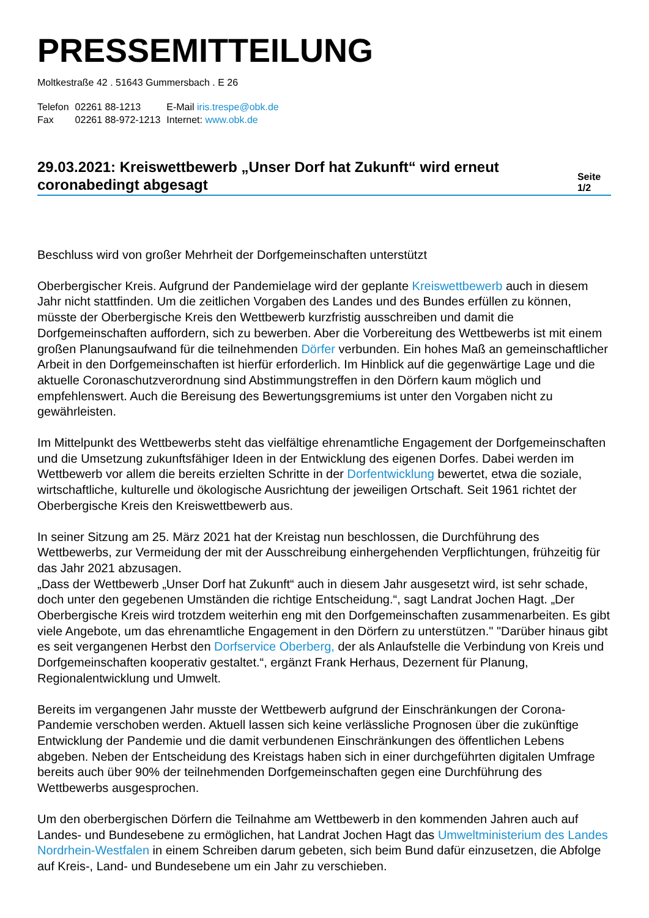PRESSEMITTEILUNG
Moltkestraße 42 . 51643 Gummersbach . E 26
| Telefon | 02261 88-1213 | E-Mail iris.trespe@obk.de |
| Fax | 02261 88-972-1213 | Internet: www.obk.de |
29.03.2021: Kreiswettbewerb „Unser Dorf hat Zukunft“ wird erneut coronabedingt abgesagt
Seite 1/2
Beschluss wird von großer Mehrheit der Dorfgemeinschaften unterstützt
Oberbergischer Kreis. Aufgrund der Pandemielage wird der geplante Kreiswettbewerb auch in diesem Jahr nicht stattfinden. Um die zeitlichen Vorgaben des Landes und des Bundes erfüllen zu können, müsste der Oberbergische Kreis den Wettbewerb kurzfristig ausschreiben und damit die Dorfgemeinschaften auffordern, sich zu bewerben. Aber die Vorbereitung des Wettbewerbs ist mit einem großen Planungsaufwand für die teilnehmenden Dörfer verbunden. Ein hohes Maß an gemeinschaftlicher Arbeit in den Dorfgemeinschaften ist hierfür erforderlich. Im Hinblick auf die gegenwärtige Lage und die aktuelle Coronaschutzverordnung sind Abstimmungstreffen in den Dörfern kaum möglich und empfehlenswert. Auch die Bereisung des Bewertungsgremiums ist unter den Vorgaben nicht zu gewährleisten.
Im Mittelpunkt des Wettbewerbs steht das vielfältige ehrenamtliche Engagement der Dorfgemeinschaften und die Umsetzung zukunftsfähiger Ideen in der Entwicklung des eigenen Dorfes. Dabei werden im Wettbewerb vor allem die bereits erzielten Schritte in der Dorfentwicklung bewertet, etwa die soziale, wirtschaftliche, kulturelle und ökologische Ausrichtung der jeweiligen Ortschaft. Seit 1961 richtet der Oberbergische Kreis den Kreiswettbewerb aus.
In seiner Sitzung am 25. März 2021 hat der Kreistag nun beschlossen, die Durchführung des Wettbewerbs, zur Vermeidung der mit der Ausschreibung einhergehenden Verpflichtungen, frühzeitig für das Jahr 2021 abzusagen.
„Dass der Wettbewerb „Unser Dorf hat Zukunft“ auch in diesem Jahr ausgesetzt wird, ist sehr schade, doch unter den gegebenen Umständen die richtige Entscheidung.“, sagt Landrat Jochen Hagt. „Der Oberbergische Kreis wird trotzdem weiterhin eng mit den Dorfgemeinschaften zusammenarbeiten. Es gibt viele Angebote, um das ehrenamtliche Engagement in den Dörfern zu unterstützen." "Darüber hinaus gibt es seit vergangenen Herbst den Dorfservice Oberberg, der als Anlaufstelle die Verbindung von Kreis und Dorfgemeinschaften kooperativ gestaltet.“, ergänzt Frank Herhaus, Dezernent für Planung, Regionalentwicklung und Umwelt.
Bereits im vergangenen Jahr musste der Wettbewerb aufgrund der Einschränkungen der Corona-Pandemie verschoben werden. Aktuell lassen sich keine verlässliche Prognosen über die zukünftige Entwicklung der Pandemie und die damit verbundenen Einschränkungen des öffentlichen Lebens abgeben. Neben der Entscheidung des Kreistags haben sich in einer durchgeführten digitalen Umfrage bereits auch über 90% der teilnehmenden Dorfgemeinschaften gegen eine Durchführung des Wettbewerbs ausgesprochen.
Um den oberbergischen Dörfern die Teilnahme am Wettbewerb in den kommenden Jahren auch auf Landes- und Bundesebene zu ermöglichen, hat Landrat Jochen Hagt das Umweltministerium des Landes Nordrhein-Westfalen in einem Schreiben darum gebeten, sich beim Bund dafür einzusetzen, die Abfolge auf Kreis-, Land- und Bundesebene um ein Jahr zu verschieben.